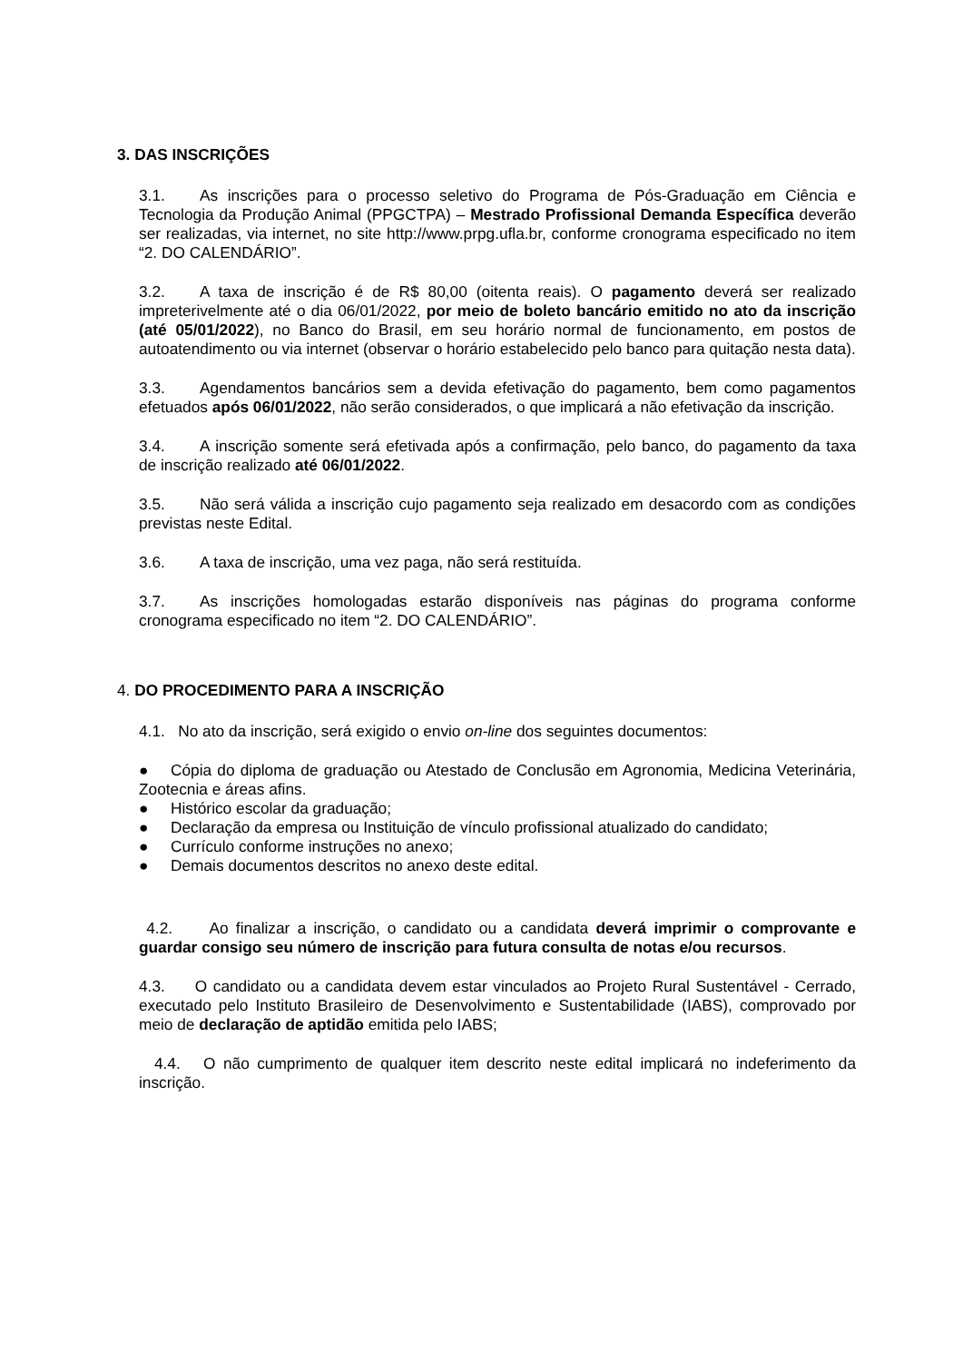3. DAS INSCRIÇÕES
3.1. As inscrições para o processo seletivo do Programa de Pós-Graduação em Ciência e Tecnologia da Produção Animal (PPGCTPA) – Mestrado Profissional Demanda Específica deverão ser realizadas, via internet, no site http://www.prpg.ufla.br, conforme cronograma especificado no item “2. DO CALENDÁRIO”.
3.2. A taxa de inscrição é de R$ 80,00 (oitenta reais). O pagamento deverá ser realizado impreterivelmente até o dia 06/01/2022, por meio de boleto bancário emitido no ato da inscrição (até 05/01/2022), no Banco do Brasil, em seu horário normal de funcionamento, em postos de autoatendimento ou via internet (observar o horário estabelecido pelo banco para quitação nesta data).
3.3. Agendamentos bancários sem a devida efetivação do pagamento, bem como pagamentos efetuados após 06/01/2022, não serão considerados, o que implicará a não efetivação da inscrição.
3.4. A inscrição somente será efetivada após a confirmação, pelo banco, do pagamento da taxa de inscrição realizado até 06/01/2022.
3.5. Não será válida a inscrição cujo pagamento seja realizado em desacordo com as condições previstas neste Edital.
3.6. A taxa de inscrição, uma vez paga, não será restituída.
3.7. As inscrições homologadas estarão disponíveis nas páginas do programa conforme cronograma especificado no item “2. DO CALENDÁRIO”.
4. DO PROCEDIMENTO PARA A INSCRIÇÃO
4.1. No ato da inscrição, será exigido o envio on-line dos seguintes documentos:
● Cópia do diploma de graduação ou Atestado de Conclusão em Agronomia, Medicina Veterinária, Zootecnia e áreas afins.
● Histórico escolar da graduação;
● Declaração da empresa ou Instituição de vínculo profissional atualizado do candidato;
● Currículo conforme instruções no anexo;
● Demais documentos descritos no anexo deste edital.
4.2. Ao finalizar a inscrição, o candidato ou a candidata deverá imprimir o comprovante e guardar consigo seu número de inscrição para futura consulta de notas e/ou recursos.
4.3. O candidato ou a candidata devem estar vinculados ao Projeto Rural Sustentável - Cerrado, executado pelo Instituto Brasileiro de Desenvolvimento e Sustentabilidade (IABS), comprovado por meio de declaração de aptidão emitida pelo IABS;
4.4. O não cumprimento de qualquer item descrito neste edital implicará no indeferimento da inscrição.